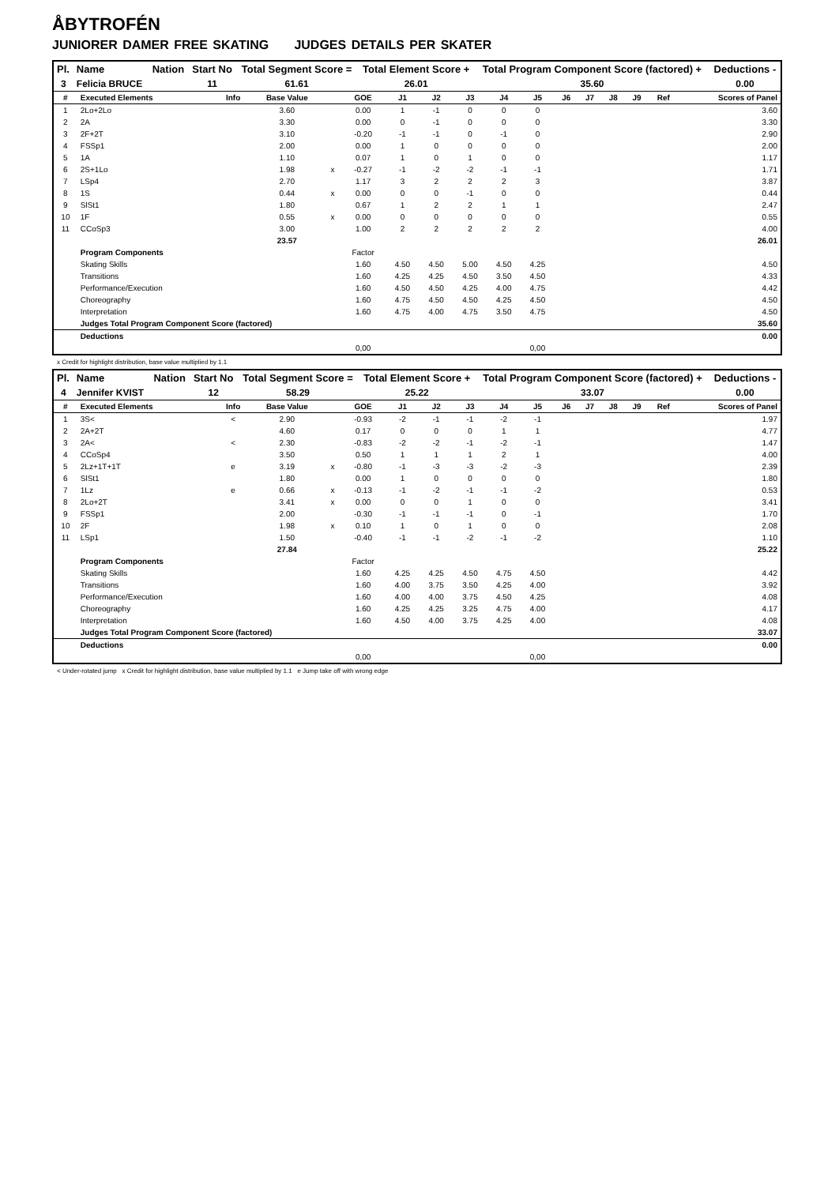ÅBYTROFÉN
JUNIORER DAMER FREE SKATING JUDGES DETAILS PER SKATER
| Pl. | Name | Nation | Start No | Total Segment Score = | Total Element Score + | Total Program Component Score (factored) + | Deductions - |
| --- | --- | --- | --- | --- | --- | --- | --- |
| 3 | Felicia BRUCE | | 11 | 61.61 | 26.01 | 35.60 | 0.00 |
| # | Executed Elements | Info | Base Value | | GOE | J1 | J2 | J3 | J4 | J5 | J6 | J7 | J8 | J9 | Ref | Scores of Panel |
| --- | --- | --- | --- | --- | --- | --- | --- | --- | --- | --- | --- | --- | --- | --- | --- | --- |
| 1 | 2Lo+2Lo | | 3.60 | | 0.00 | 1 | -1 | 0 | 0 | 0 | | | | | | 3.60 |
| 2 | 2A | | 3.30 | | 0.00 | 0 | -1 | 0 | 0 | 0 | | | | | | 3.30 |
| 3 | 2F+2T | | 3.10 | | -0.20 | -1 | -1 | 0 | -1 | 0 | | | | | | 2.90 |
| 4 | FSSp1 | | 2.00 | | 0.00 | 1 | 0 | 0 | 0 | 0 | | | | | | 2.00 |
| 5 | 1A | | 1.10 | | 0.07 | 1 | 0 | 1 | 0 | 0 | | | | | | 1.17 |
| 6 | 2S+1Lo | | 1.98 | x | -0.27 | -1 | -2 | -2 | -1 | -1 | | | | | | 1.71 |
| 7 | LSp4 | | 2.70 | | 1.17 | 3 | 2 | 2 | 2 | 3 | | | | | | 3.87 |
| 8 | 1S | | 0.44 | x | 0.00 | 0 | 0 | -1 | 0 | 0 | | | | | | 0.44 |
| 9 | SlSt1 | | 1.80 | | 0.67 | 1 | 2 | 2 | 1 | 1 | | | | | | 2.47 |
| 10 | 1F | | 0.55 | x | 0.00 | 0 | 0 | 0 | 0 | 0 | | | | | | 0.55 |
| 11 | CCoSp3 | | 3.00 | | 1.00 | 2 | 2 | 2 | 2 | 2 | | | | | | 4.00 |
| | | | 23.57 | | | | | | | | | | | | | 26.01 |
| | Program Components | | | | Factor | | | | | | | | | | | |
| | Skating Skills | | | | 1.60 | 4.50 | 4.50 | 5.00 | 4.50 | 4.25 | | | | | | 4.50 |
| | Transitions | | | | 1.60 | 4.25 | 4.25 | 4.50 | 3.50 | 4.50 | | | | | | 4.33 |
| | Performance/Execution | | | | 1.60 | 4.50 | 4.50 | 4.25 | 4.00 | 4.75 | | | | | | 4.42 |
| | Choreography | | | | 1.60 | 4.75 | 4.50 | 4.50 | 4.25 | 4.50 | | | | | | 4.50 |
| | Interpretation | | | | 1.60 | 4.75 | 4.00 | 4.75 | 3.50 | 4.75 | | | | | | 4.50 |
| | Judges Total Program Component Score (factored) | | | | | | | | | | | | | | | 35.60 |
| | Deductions | | | | | | | | | | | | | | | 0.00 |
| | | | | | 0,00 | | | | | 0,00 | | | | | | |
x Credit for highlight distribution, base value multiplied by 1.1
| Pl. | Name | Nation | Start No | Total Segment Score = | Total Element Score + | Total Program Component Score (factored) + | Deductions - |
| --- | --- | --- | --- | --- | --- | --- | --- |
| 4 | Jennifer KVIST | | 12 | 58.29 | 25.22 | 33.07 | 0.00 |
| # | Executed Elements | Info | Base Value | | GOE | J1 | J2 | J3 | J4 | J5 | J6 | J7 | J8 | J9 | Ref | Scores of Panel |
| --- | --- | --- | --- | --- | --- | --- | --- | --- | --- | --- | --- | --- | --- | --- | --- | --- |
| 1 | 3S< | < | 2.90 | | -0.93 | -2 | -1 | -1 | -2 | -1 | | | | | | 1.97 |
| 2 | 2A+2T | | 4.60 | | 0.17 | 0 | 0 | 0 | 1 | 1 | | | | | | 4.77 |
| 3 | 2A< | < | 2.30 | | -0.83 | -2 | -2 | -1 | -2 | -1 | | | | | | 1.47 |
| 4 | CCoSp4 | | 3.50 | | 0.50 | 1 | 1 | 1 | 2 | 1 | | | | | | 4.00 |
| 5 | 2Lz+1T+1T | e | 3.19 | x | -0.80 | -1 | -3 | -3 | -2 | -3 | | | | | | 2.39 |
| 6 | SlSt1 | | 1.80 | | 0.00 | 1 | 0 | 0 | 0 | 0 | | | | | | 1.80 |
| 7 | 1Lz | e | 0.66 | x | -0.13 | -1 | -2 | -1 | -1 | -2 | | | | | | 0.53 |
| 8 | 2Lo+2T | | 3.41 | x | 0.00 | 0 | 0 | 1 | 0 | 0 | | | | | | 3.41 |
| 9 | FSSp1 | | 2.00 | | -0.30 | -1 | -1 | -1 | 0 | -1 | | | | | | 1.70 |
| 10 | 2F | | 1.98 | x | 0.10 | 1 | 0 | 1 | 0 | 0 | | | | | | 2.08 |
| 11 | LSp1 | | 1.50 | | -0.40 | -1 | -1 | -2 | -1 | -2 | | | | | | 1.10 |
| | | | 27.84 | | | | | | | | | | | | | 25.22 |
| | Program Components | | | | Factor | | | | | | | | | | | |
| | Skating Skills | | | | 1.60 | 4.25 | 4.25 | 4.50 | 4.75 | 4.50 | | | | | | 4.42 |
| | Transitions | | | | 1.60 | 4.00 | 3.75 | 3.50 | 4.25 | 4.00 | | | | | | 3.92 |
| | Performance/Execution | | | | 1.60 | 4.00 | 4.00 | 3.75 | 4.50 | 4.25 | | | | | | 4.08 |
| | Choreography | | | | 1.60 | 4.25 | 4.25 | 3.25 | 4.75 | 4.00 | | | | | | 4.17 |
| | Interpretation | | | | 1.60 | 4.50 | 4.00 | 3.75 | 4.25 | 4.00 | | | | | | 4.08 |
| | Judges Total Program Component Score (factored) | | | | | | | | | | | | | | | 33.07 |
| | Deductions | | | | | | | | | | | | | | | 0.00 |
| | | | | | 0,00 | | | | | 0,00 | | | | | | |
< Under-rotated jump x Credit for highlight distribution, base value multiplied by 1.1 e Jump take off with wrong edge